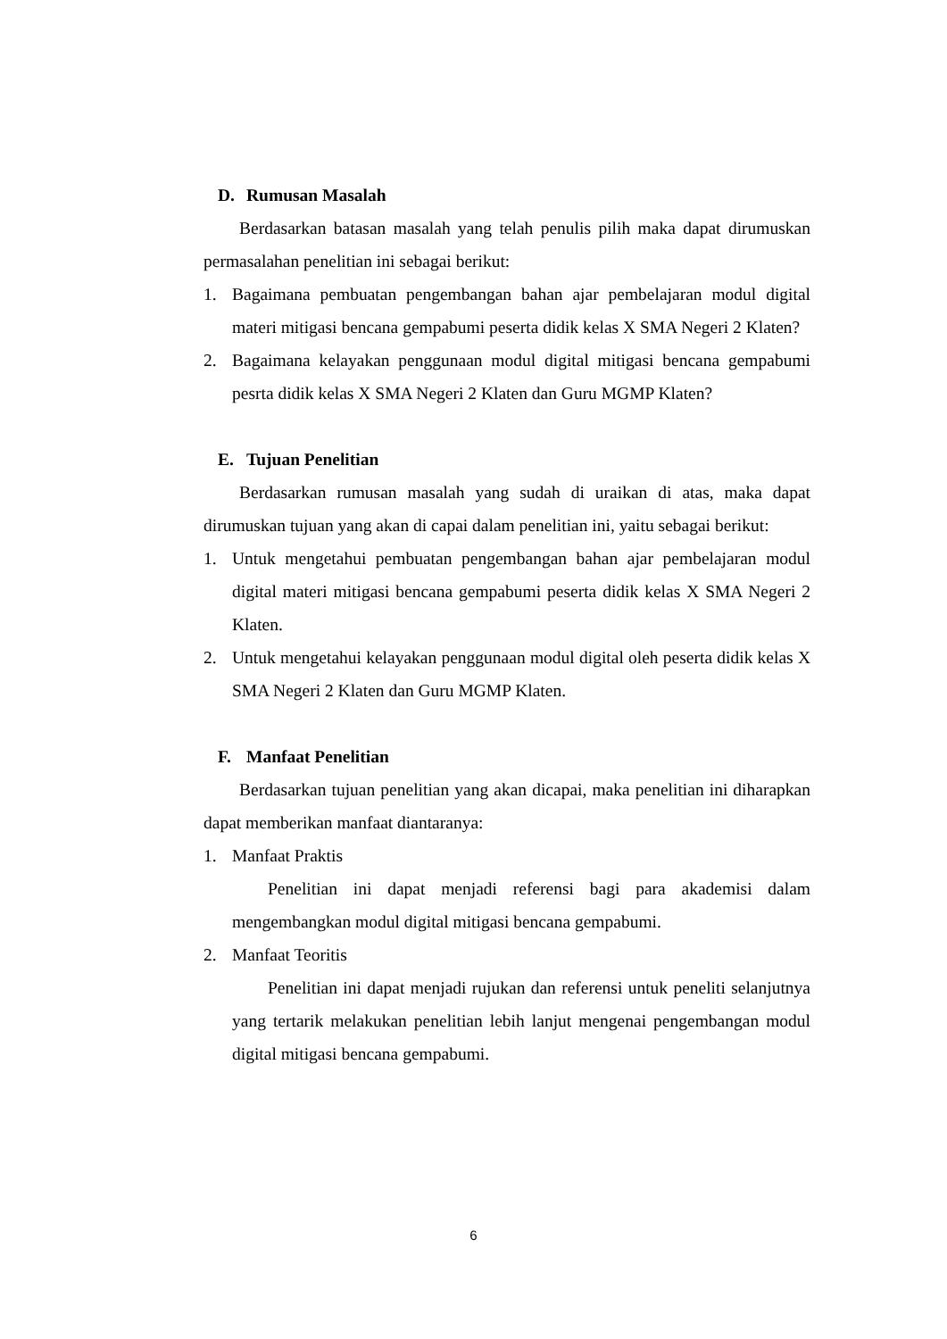D. Rumusan Masalah
Berdasarkan batasan masalah yang telah penulis pilih maka dapat dirumuskan permasalahan penelitian ini sebagai berikut:
1. Bagaimana pembuatan pengembangan bahan ajar pembelajaran modul digital materi mitigasi bencana gempabumi peserta didik kelas X SMA Negeri 2 Klaten?
2. Bagaimana kelayakan penggunaan modul digital mitigasi bencana gempabumi pesrta didik kelas X SMA Negeri 2 Klaten dan Guru MGMP Klaten?
E. Tujuan Penelitian
Berdasarkan rumusan masalah yang sudah di uraikan di atas, maka dapat dirumuskan tujuan yang akan di capai dalam penelitian ini, yaitu sebagai berikut:
1. Untuk mengetahui pembuatan pengembangan bahan ajar pembelajaran modul digital materi mitigasi bencana gempabumi peserta didik kelas X SMA Negeri 2 Klaten.
2. Untuk mengetahui kelayakan penggunaan modul digital oleh peserta didik kelas X SMA Negeri 2 Klaten dan Guru MGMP Klaten.
F. Manfaat Penelitian
Berdasarkan tujuan penelitian yang akan dicapai, maka penelitian ini diharapkan dapat memberikan manfaat diantaranya:
1. Manfaat Praktis
Penelitian ini dapat menjadi referensi bagi para akademisi dalam mengembangkan modul digital mitigasi bencana gempabumi.
2. Manfaat Teoritis
Penelitian ini dapat menjadi rujukan dan referensi untuk peneliti selanjutnya yang tertarik melakukan penelitian lebih lanjut mengenai pengembangan modul digital mitigasi bencana gempabumi.
6